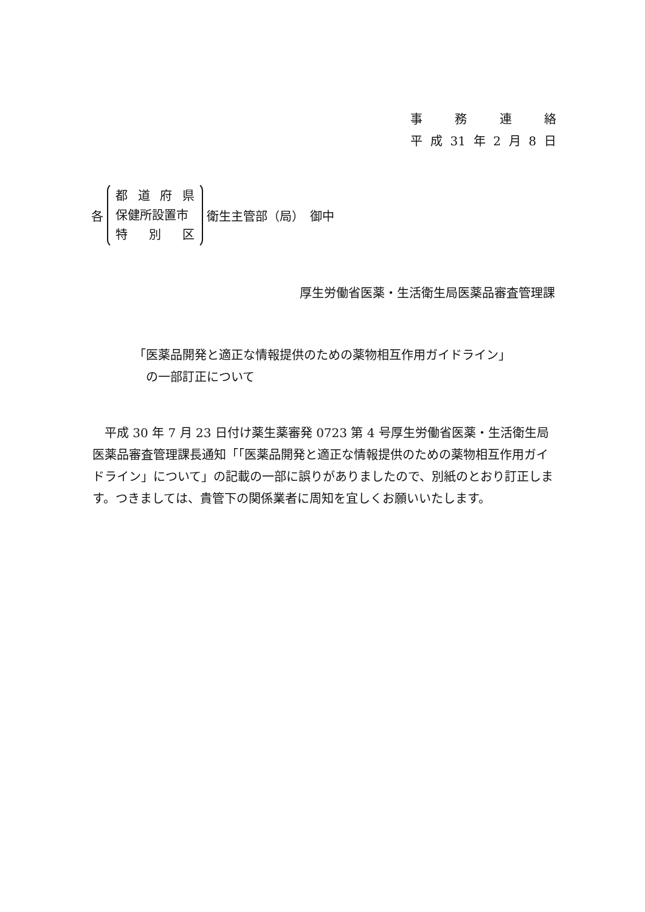事務連絡
平 成 31 年 2 月 8 日
各
都道府県
保健所設置市
特 別 区
衛生主管部（局）　御中
厚生労働省医薬・生活衛生局医薬品審査管理課
「医薬品開発と適正な情報提供のための薬物相互作用ガイドライン」
　の一部訂正について
平成 30 年 7 月 23 日付け薬生薬審発 0723 第 4 号厚生労働省医薬・生活衛生局医薬品審査管理課長通知「「医薬品開発と適正な情報提供のための薬物相互作用ガイドライン」について」の記載の一部に誤りがありましたので、別紙のとおり訂正します。つきましては、貴管下の関係業者に周知を宜しくお願いいたします。